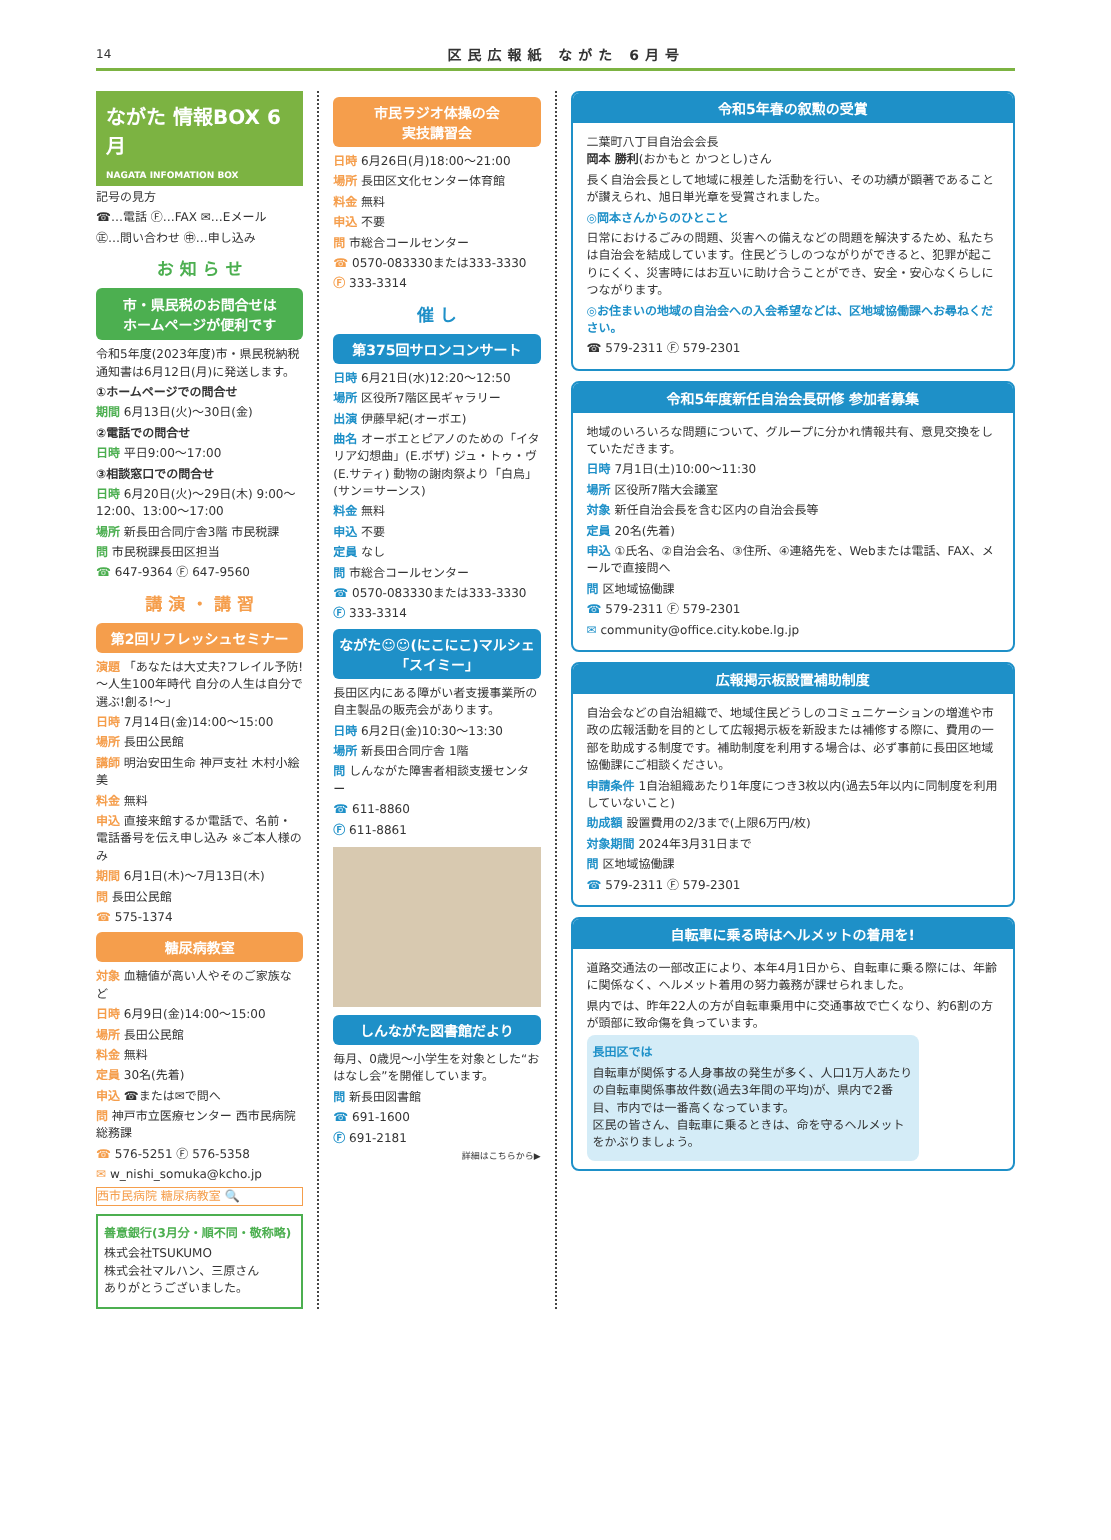14 区民広報紙 ながた 6月号
ながた 情報BOX 6月
NAGATA INFOMATION BOX
記号の見方
☎…電話 Ⓕ…FAX ✉…Eメール
㊣…問い合わせ ㊥…申し込み
お 知 ら せ
市・県民税のお問合せは
ホームページが便利です
令和5年度(2023年度)市・県民税納税通知書は6月12日(月)に発送します。
①ホームページでの問合せ
期間 6月13日(火)～30日(金)
②電話での問合せ
日時 平日9:00～17:00
③相談窓口での問合せ
日時 6月20日(火)～29日(木) 9:00～12:00、13:00～17:00
場所 新長田合同庁舎3階 市民税課
問 市民税課長田区担当
☎ 647-9364 Ⓕ 647-9560
講 演 ・ 講 習
第2回リフレッシュセミナー
演題 「あなたは大丈夫?フレイル予防!～人生100年時代 自分の人生は自分で選ぶ!創る!～」
日時 7月14日(金)14:00～15:00
場所 長田公民館
講師 明治安田生命 神戸支社 木村小絵美
料金 無料
申込 直接来館するか電話で、名前・電話番号を伝え申し込み ※ご本人様のみ
期間 6月1日(木)～7月13日(木)
問 長田公民館
☎ 575-1374
糖尿病教室
対象 血糖値が高い人やそのご家族など
日時 6月9日(金)14:00～15:00
場所 長田公民館
料金 無料
定員 30名(先着)
申込 ☎または✉で問へ
問 神戸市立医療センター 西市民病院総務課
☎ 576-5251 Ⓕ 576-5358
✉ w_nishi_somuka@kcho.jp
西市民病院 糖尿病教室 🔍
善意銀行(3月分・順不同・敬称略)
株式会社TSUKUMO
株式会社マルハン、三原さん
ありがとうございました。
市民ラジオ体操の会
実技講習会
日時 6月26日(月)18:00～21:00
場所 長田区文化センター体育館
料金 無料
申込 不要
問 市総合コールセンター
☎ 0570-083330または333-3330
Ⓕ 333-3314
催 し
第375回サロンコンサート
日時 6月21日(水)12:20～12:50
場所 区役所7階区民ギャラリー
出演 伊藤早紀(オーボエ)
曲名 オーボエとピアノのための「イタリア幻想曲」(E.ボザ) ジュ・トゥ・ヴ(E.サティ) 動物の謝肉祭より「白鳥」(サン＝サーンス)
料金 無料
申込 不要
定員 なし
問 市総合コールセンター
☎ 0570-083330または333-3330
Ⓕ 333-3314
ながた☺☺(にこにこ)マルシェ
「スイミー」
長田区内にある障がい者支援事業所の自主製品の販売会があります。
日時 6月2日(金)10:30～13:30
場所 新長田合同庁舎 1階
問 しんながた障害者相談支援センター
☎ 611-8860
Ⓕ 611-8861
しんながた図書館だより
毎月、0歳児～小学生を対象とした“おはなし会”を開催しています。
問 新長田図書館
☎ 691-1600
Ⓕ 691-2181
詳細はこちらから▶
令和5年春の叙勲の受賞
二葉町八丁目自治会会長
岡本 勝利(おかもと かつとし)さん
長く自治会長として地域に根差した活動を行い、その功績が顕著であることが讃えられ、旭日単光章を受賞されました。
◎岡本さんからのひとこと
日常におけるごみの問題、災害への備えなどの問題を解決するため、私たちは自治会を結成しています。住民どうしのつながりができると、犯罪が起こりにくく、災害時にはお互いに助け合うことができ、安全・安心なくらしにつながります。
◎お住まいの地域の自治会への入会希望などは、区地域協働課へお尋ねください。
☎ 579-2311 Ⓕ 579-2301
令和5年度新任自治会長研修 参加者募集
地域のいろいろな問題について、グループに分かれ情報共有、意見交換をしていただきます。
日時 7月1日(土)10:00～11:30
場所 区役所7階大会議室
対象 新任自治会長を含む区内の自治会長等
定員 20名(先着)
申込 ①氏名、②自治会名、③住所、④連絡先を、Webまたは電話、FAX、メールで直接問へ
問 区地域協働課
☎ 579-2311 Ⓕ 579-2301
✉ community@office.city.kobe.lg.jp
広報掲示板設置補助制度
自治会などの自治組織で、地域住民どうしのコミュニケーションの増進や市政の広報活動を目的として広報掲示板を新設または補修する際に、費用の一部を助成する制度です。補助制度を利用する場合は、必ず事前に長田区地域協働課にご相談ください。
申請条件 1自治組織あたり1年度につき3枚以内(過去5年以内に同制度を利用していないこと)
助成額 設置費用の2/3まで(上限6万円/枚)
対象期間 2024年3月31日まで
問 区地域協働課
☎ 579-2311 Ⓕ 579-2301
自転車に乗る時はヘルメットの着用を!
道路交通法の一部改正により、本年4月1日から、自転車に乗る際には、年齢に関係なく、ヘルメット着用の努力義務が課せられました。
県内では、昨年22人の方が自転車乗用中に交通事故で亡くなり、約6割の方が頭部に致命傷を負っています。
長田区では
自転車が関係する人身事故の発生が多く、人口1万人あたりの自転車関係事故件数(過去3年間の平均)が、県内で2番目、市内では一番高くなっています。
区民の皆さん、自転車に乗るときは、命を守るヘルメットをかぶりましょう。